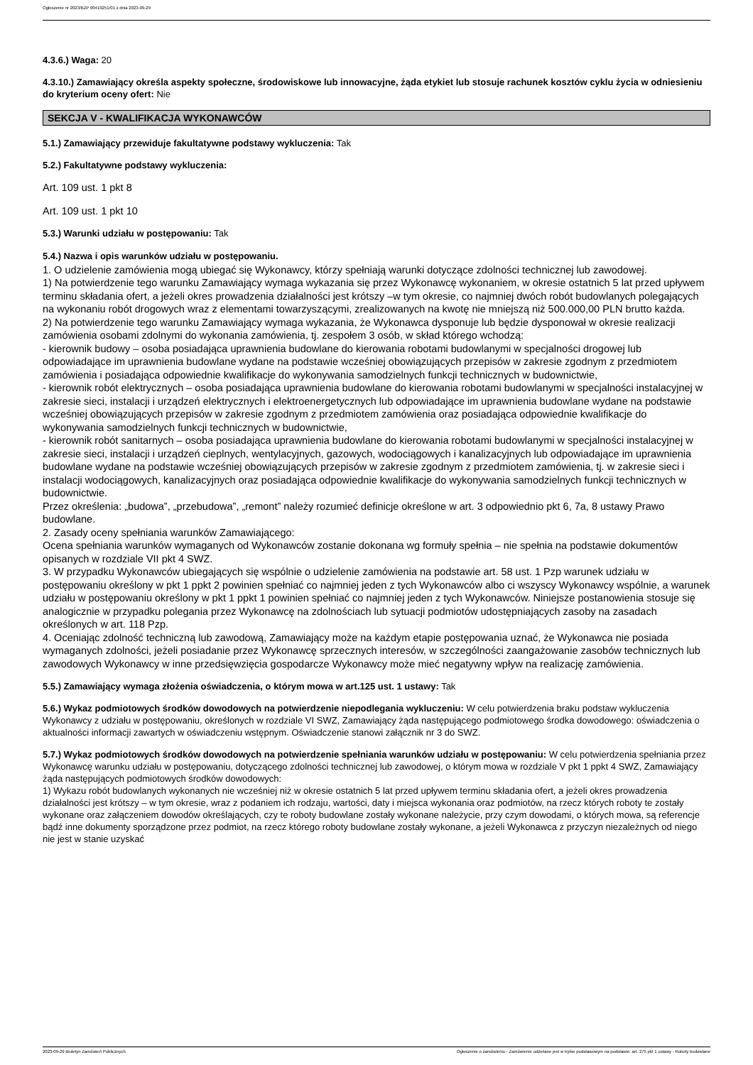Ogłoszenie nr 2023/BZP 00419251/01 z dnia 2023-09-29
4.3.6.) Waga: 20
4.3.10.) Zamawiający określa aspekty społeczne, środowiskowe lub innowacyjne, żąda etykiet lub stosuje rachunek kosztów cyklu życia w odniesieniu do kryterium oceny ofert: Nie
SEKCJA V - KWALIFIKACJA WYKONAWCÓW
5.1.) Zamawiający przewiduje fakultatywne podstawy wykluczenia: Tak
5.2.) Fakultatywne podstawy wykluczenia:
Art. 109 ust. 1 pkt 8
Art. 109 ust. 1 pkt 10
5.3.) Warunki udziału w postępowaniu: Tak
5.4.) Nazwa i opis warunków udziału w postępowaniu.
1. O udzielenie zamówienia mogą ubiegać się Wykonawcy, którzy spełniają warunki dotyczące zdolności technicznej lub zawodowej.
1) Na potwierdzenie tego warunku Zamawiający wymaga wykazania się przez Wykonawcę wykonaniem, w okresie ostatnich 5 lat przed upływem terminu składania ofert, a jeżeli okres prowadzenia działalności jest krótszy –w tym okresie, co najmniej dwóch robót budowlanych polegających na wykonaniu robót drogowych wraz z elementami towarzyszącymi, zrealizowanych na kwotę nie mniejszą niż 500.000,00 PLN brutto każda.
2) Na potwierdzenie tego warunku Zamawiający wymaga wykazania, że Wykonawca dysponuje lub będzie dysponował w okresie realizacji zamówienia osobami zdolnymi do wykonania zamówienia, tj. zespołem 3 osób, w skład którego wchodzą:
- kierownik budowy – osoba posiadająca uprawnienia budowlane do kierowania robotami budowlanymi w specjalności drogowej lub odpowiadające im uprawnienia budowlane wydane na podstawie wcześniej obowiązujących przepisów w zakresie zgodnym z przedmiotem zamówienia i posiadająca odpowiednie kwalifikacje do wykonywania samodzielnych funkcji technicznych w budownictwie,
- kierownik robót elektrycznych – osoba posiadająca uprawnienia budowlane do kierowania robotami budowlanymi w specjalności instalacyjnej w zakresie sieci, instalacji i urządzeń elektrycznych i elektroenergetycznych lub odpowiadające im uprawnienia budowlane wydane na podstawie wcześniej obowiązujących przepisów w zakresie zgodnym z przedmiotem zamówienia oraz posiadająca odpowiednie kwalifikacje do wykonywania samodzielnych funkcji technicznych w budownictwie,
- kierownik robót sanitarnych – osoba posiadająca uprawnienia budowlane do kierowania robotami budowlanymi w specjalności instalacyjnej w zakresie sieci, instalacji i urządzeń cieplnych, wentylacyjnych, gazowych, wodociągowych i kanalizacyjnych lub odpowiadające im uprawnienia budowlane wydane na podstawie wcześniej obowiązujących przepisów w zakresie zgodnym z przedmiotem zamówienia, tj. w zakresie sieci i instalacji wodociągowych, kanalizacyjnych oraz posiadająca odpowiednie kwalifikacje do wykonywania samodzielnych funkcji technicznych w budownictwie.
Przez określenia: „budowa”, „przebudowa”, „remont” należy rozumieć definicje określone w art. 3 odpowiednio pkt 6, 7a, 8 ustawy Prawo budowlane.
2. Zasady oceny spełniania warunków Zamawiającego:
Ocena spełniania warunków wymaganych od Wykonawców zostanie dokonana wg formuły spełnia – nie spełnia na podstawie dokumentów opisanych w rozdziale VII pkt 4 SWZ.
3. W przypadku Wykonawców ubiegających się wspólnie o udzielenie zamówienia na podstawie art. 58 ust. 1 Pzp warunek udziału w postępowaniu określony w pkt 1 ppkt 2 powinien spełniać co najmniej jeden z tych Wykonawców albo ci wszyscy Wykonawcy wspólnie, a warunek udziału w postępowaniu określony w pkt 1 ppkt 1 powinien spełniać co najmniej jeden z tych Wykonawców. Niniejsze postanowienia stosuje się analogicznie w przypadku polegania przez Wykonawcę na zdolnościach lub sytuacji podmiotów udostępniających zasoby na zasadach określonych w art. 118 Pzp.
4. Oceniając zdolność techniczną lub zawodową, Zamawiający może na każdym etapie postępowania uznać, że Wykonawca nie posiada wymaganych zdolności, jeżeli posiadanie przez Wykonawcę sprzecznych interesów, w szczególności zaangażowanie zasobów technicznych lub zawodowych Wykonawcy w inne przedsięwzięcia gospodarcze Wykonawcy może mieć negatywny wpływ na realizację zamówienia.
5.5.) Zamawiający wymaga złożenia oświadczenia, o którym mowa w art.125 ust. 1 ustawy: Tak
5.6.) Wykaz podmiotowych środków dowodowych na potwierdzenie niepodlegania wykluczeniu: W celu potwierdzenia braku podstaw wykluczenia Wykonawcy z udziału w postępowaniu, określonych w rozdziale VI SWZ, Zamawiający żąda następującego podmiotowego środka dowodowego: oświadczenia o aktualności informacji zawartych w oświadczeniu wstępnym. Oświadczenie stanowi załącznik nr 3 do SWZ.
5.7.) Wykaz podmiotowych środków dowodowych na potwierdzenie spełniania warunków udziału w postępowaniu: W celu potwierdzenia spełniania przez Wykonawcę warunku udziału w postępowaniu, dotyczącego zdolności technicznej lub zawodowej, o którym mowa w rozdziale V pkt 1 ppkt 4 SWZ, Zamawiający żąda następujących podmiotowych środków dowodowych:
1) Wykazu robót budowlanych wykonanych nie wcześniej niż w okresie ostatnich 5 lat przed upływem terminu składania ofert, a jeżeli okres prowadzenia działalności jest krótszy – w tym okresie, wraz z podaniem ich rodzaju, wartości, daty i miejsca wykonania oraz podmiotów, na rzecz których roboty te zostały wykonane oraz załączeniem dowodów określających, czy te roboty budowlane zostały wykonane należycie, przy czym dowodami, o których mowa, są referencje bądź inne dokumenty sporządzone przez podmiot, na rzecz którego roboty budowlane zostały wykonane, a jeżeli Wykonawca z przyczyn niezależnych od niego nie jest w stanie uzyskać
2023-09-29 Biuletyn Zamówień Publicznych Ogłoszenie o zamówieniu - Zamówienie udzielane jest w trybie podstawowym na podstawie: art. 275 pkt 1 ustawy - Roboty budowlane